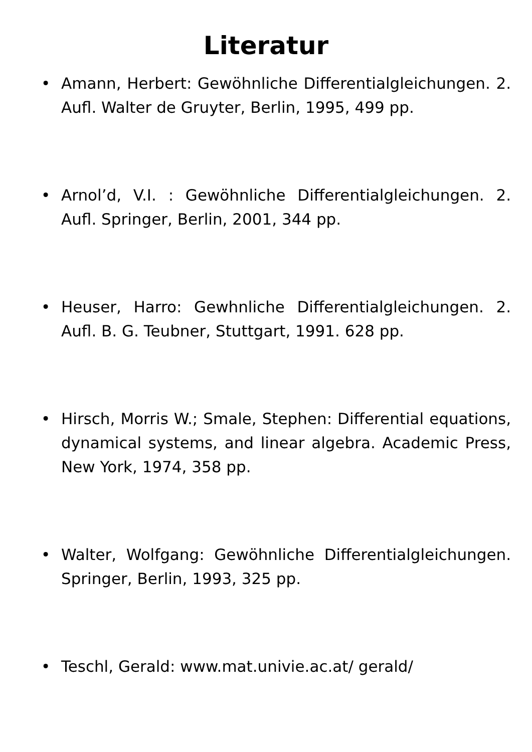Literatur
• Amann, Herbert: Gewöhnliche Differentialgleichungen. 2. Aufl. Walter de Gruyter, Berlin, 1995, 499 pp.
• Arnol’d, V.I. : Gewöhnliche Differentialgleichungen. 2. Aufl. Springer, Berlin, 2001, 344 pp.
• Heuser, Harro: Gewhnliche Differentialgleichungen. 2. Aufl. B. G. Teubner, Stuttgart, 1991. 628 pp.
• Hirsch, Morris W.; Smale, Stephen: Differential equations, dynamical systems, and linear algebra. Academic Press, New York, 1974, 358 pp.
• Walter, Wolfgang: Gewöhnliche Differentialgleichungen. Springer, Berlin, 1993, 325 pp.
• Teschl, Gerald: www.mat.univie.ac.at/ gerald/